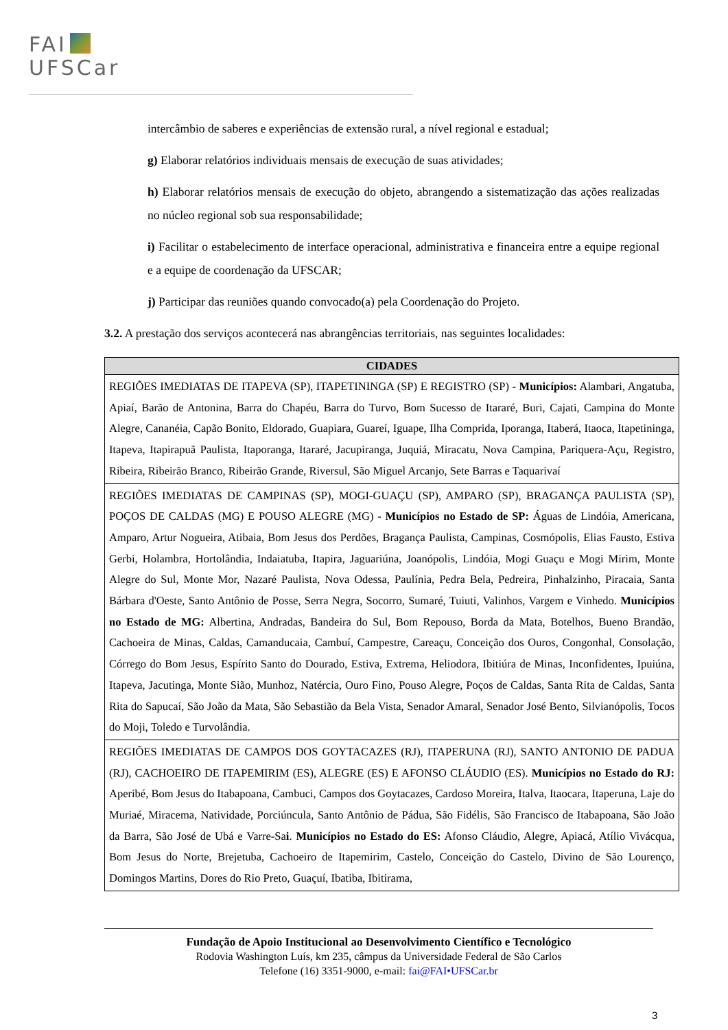FAI
UFSCar
intercâmbio de saberes e experiências de extensão rural, a nível regional e estadual;
g) Elaborar relatórios individuais mensais de execução de suas atividades;
h) Elaborar relatórios mensais de execução do objeto, abrangendo a sistematização das ações realizadas no núcleo regional sob sua responsabilidade;
i) Facilitar o estabelecimento de interface operacional, administrativa e financeira entre a equipe regional e a equipe de coordenação da UFSCAR;
j) Participar das reuniões quando convocado(a) pela Coordenação do Projeto.
3.2. A prestação dos serviços acontecerá nas abrangências territoriais, nas seguintes localidades:
| CIDADES |
| --- |
| REGIÕES IMEDIATAS DE ITAPEVA (SP), ITAPETININGA (SP) E REGISTRO (SP) - Municípios: Alambari, Angatuba, Apiaí, Barão de Antonina, Barra do Chapéu, Barra do Turvo, Bom Sucesso de Itararé, Buri, Cajati, Campina do Monte Alegre, Cananéia, Capão Bonito, Eldorado, Guapiara, Guareí, Iguape, Ilha Comprida, Iporanga, Itaberá, Itaoca, Itapetininga, Itapeva, Itapirapuã Paulista, Itaporanga, Itararé, Jacupiranga, Juquiá, Miracatu, Nova Campina, Pariquera-Açu, Registro, Ribeira, Ribeirão Branco, Ribeirão Grande, Riversul, São Miguel Arcanjo, Sete Barras e Taquarivaí |
| REGIÕES IMEDIATAS DE CAMPINAS (SP), MOGI-GUAÇU (SP), AMPARO (SP), BRAGANÇA PAULISTA (SP), POÇOS DE CALDAS (MG) E POUSO ALEGRE (MG) - Municípios no Estado de SP: Águas de Lindóia, Americana, Amparo, Artur Nogueira, Atibaia, Bom Jesus dos Perdões, Bragança Paulista, Campinas, Cosmópolis, Elias Fausto, Estiva Gerbi, Holambra, Hortolândia, Indaiatuba, Itapira, Jaguariúna, Joanópolis, Lindóia, Mogi Guaçu e Mogi Mirim, Monte Alegre do Sul, Monte Mor, Nazaré Paulista, Nova Odessa, Paulínia, Pedra Bela, Pedreira, Pinhalzinho, Piracaia, Santa Bárbara d'Oeste, Santo Antônio de Posse, Serra Negra, Socorro, Sumaré, Tuiuti, Valinhos, Vargem e Vinhedo. Municípios no Estado de MG: Albertina, Andradas, Bandeira do Sul, Bom Repouso, Borda da Mata, Botelhos, Bueno Brandão, Cachoeira de Minas, Caldas, Camanducaia, Cambuí, Campestre, Careaçu, Conceição dos Ouros, Congonhal, Consolação, Córrego do Bom Jesus, Espírito Santo do Dourado, Estiva, Extrema, Heliodora, Ibitiúra de Minas, Inconfidentes, Ipuiúna, Itapeva, Jacutinga, Monte Sião, Munhoz, Natércia, Ouro Fino, Pouso Alegre, Poços de Caldas, Santa Rita de Caldas, Santa Rita do Sapucaí, São João da Mata, São Sebastião da Bela Vista, Senador Amaral, Senador José Bento, Silvianópolis, Tocos do Moji, Toledo e Turvolândia. |
| REGIÕES IMEDIATAS DE CAMPOS DOS GOYTACAZES (RJ), ITAPERUNA (RJ), SANTO ANTONIO DE PADUA (RJ), CACHOEIRO DE ITAPEMIRIM (ES), ALEGRE (ES) E AFONSO CLÁUDIO (ES). Municípios no Estado do RJ: Aperibé, Bom Jesus do Itabapoana, Cambuci, Campos dos Goytacazes, Cardoso Moreira, Italva, Itaocara, Itaperuna, Laje do Muriaé, Miracema, Natividade, Porciúncula, Santo Antônio de Pádua, São Fidélis, São Francisco de Itabapoana, São João da Barra, São José de Ubá e Varre-Sa i . Municípios no Estado do ES: Afonso Cláudio, Alegre, Apiacá, Atílio Vivácqua, Bom Jesus do Norte, Brejetuba, Cachoeiro de Itapemirim, Castelo, Conceição do Castelo, Divino de São Lourenço, Domingos Martins, Dores do Rio Preto, Guaçuí, Ibatiba, Ibitirama, |
Fundação de Apoio Institucional ao Desenvolvimento Científico e Tecnológico
Rodovia Washington Luís, km 235, câmpus da Universidade Federal de São Carlos
Telefone (16) 3351-9000, e-mail: fai@FAI•UFSCar.br
3